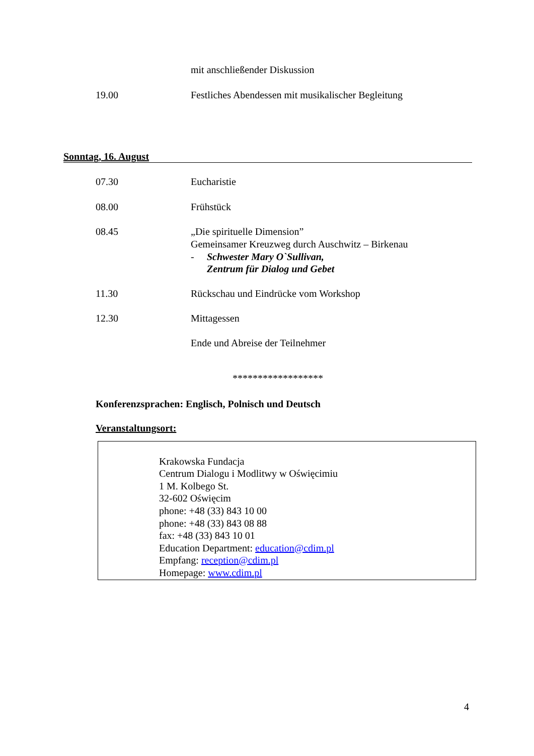mit anschließender Diskussion
19.00 Festliches Abendessen mit musikalischer Begleitung
Sonntag, 16. August
07.30 Eucharistie
08.00 Frühstück
08.45 „Die spirituelle Dimension”
Gemeinsamer Kreuzweg durch Auschwitz – Birkenau
- Schwester Mary O`Sullivan,
Zentrum für Dialog und Gebet
11.30 Rückschau und Eindrücke vom Workshop
12.30 Mittagessen
Ende und Abreise der Teilnehmer
******************
Konferenzsprachen: Englisch, Polnisch und Deutsch
Veranstaltungsort:
Krakowska Fundacja
Centrum Dialogu i Modlitwy w Oświęcimiu
1 M. Kolbego St.
32-602 Oświęcim
phone: +48 (33) 843 10 00
phone: +48 (33) 843 08 88
fax: +48 (33) 843 10 01
Education Department: education@cdim.pl
Empfang: reception@cdim.pl
Homepage: www.cdim.pl
4